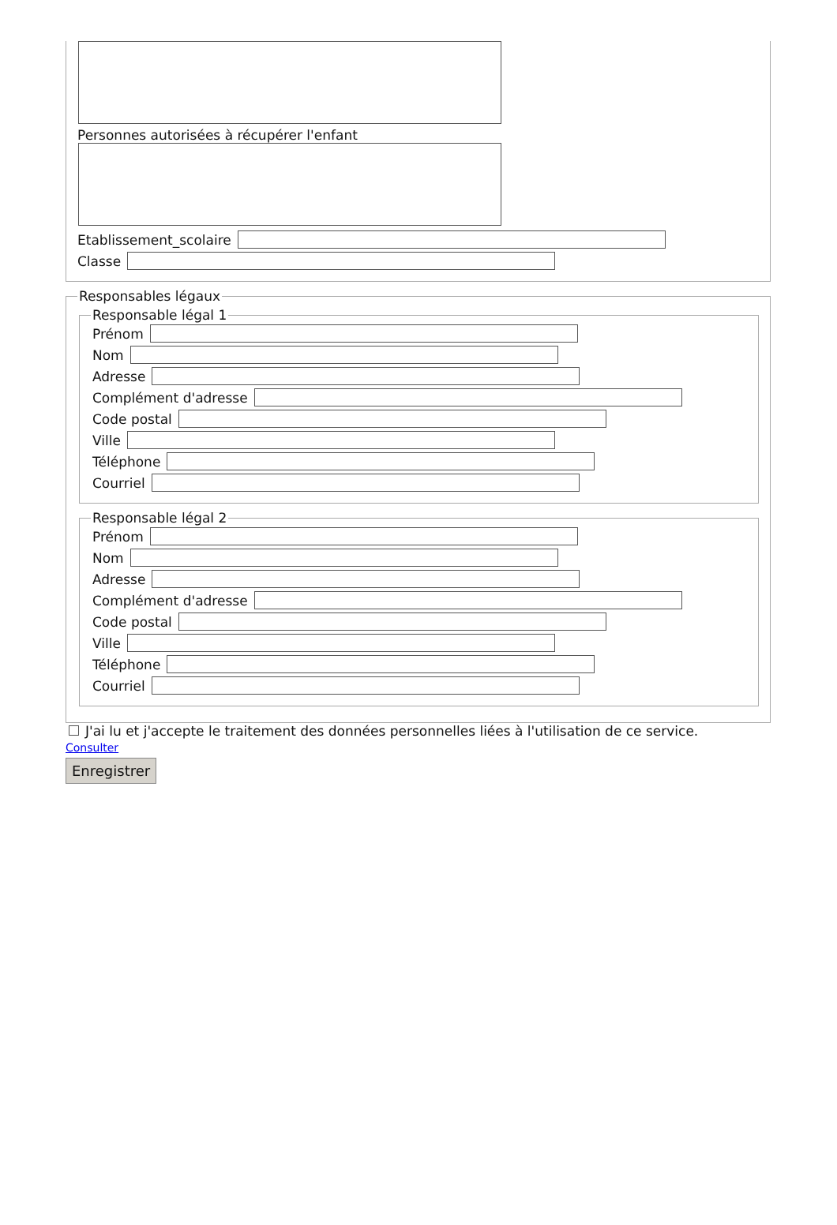Personnes autorisées à récupérer l'enfant
Etablissement_scolaire
Classe
Responsables légaux Responsable légal 1
Prénom
Nom
Adresse
Complément d'adresse
Code postal
Ville
Téléphone
Courriel
Responsable légal 2
Prénom
Nom
Adresse
Complément d'adresse
Code postal
Ville
Téléphone
Courriel
J'ai lu et j'accepte le traitement des données personnelles liées à l'utilisation de ce service.
Consulter
Enregistrer